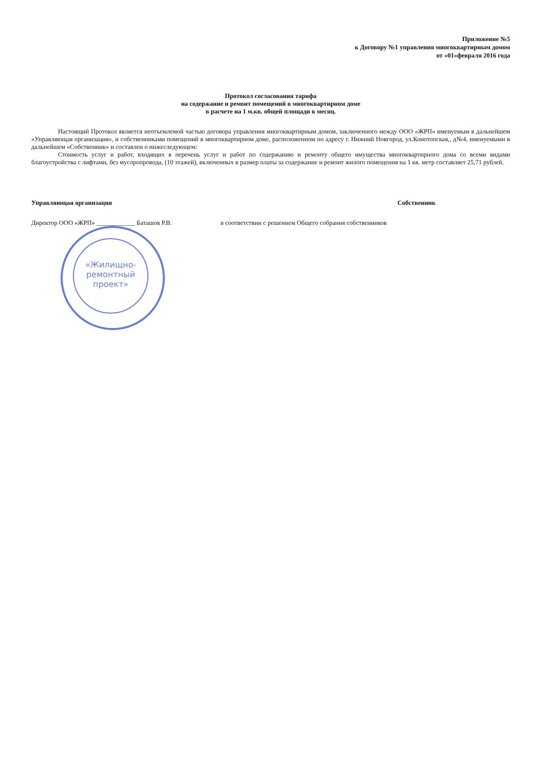Приложение №5
к Договору №1 управления многоквартирным домом
от «01»февраля 2016 года
Протокол согласования тарифа
на содержание и ремонт помещений в многоквартирном доме
в расчете на 1 м.кв. общей площади в месяц.
Настоящий Протокол является неотъемлемой частью договора управления многоквартирным домом, заключенного между ООО «ЖРП» именуемым в дальнейшем «Управляющая организация», и собственниками помещений в многоквартирном доме, расположенном по адресу г. Нижний Новгород, ул.Конотопская,, д№4, именуемыми в дальнейшем «Собственник» и составлен о нижеследующем:
Стоимость услуг и работ, входящих в перечень услуг и работ по содержанию и ремонту общего имущества многоквартирного дома со всеми видами благоустройства с лифтами, без мусоропровода, (10 этажей), включенных в размер платы за содержание и ремонт жилого помещения на 1 кв. метр составляет 25,71 рублей.
Управляющая организация Собственник
Директор ООО «ЖРП» ____________ Баташов Р.В. в соответствии с решением Общего собрания собственников
«Жилищно-
ремонтный
проект»